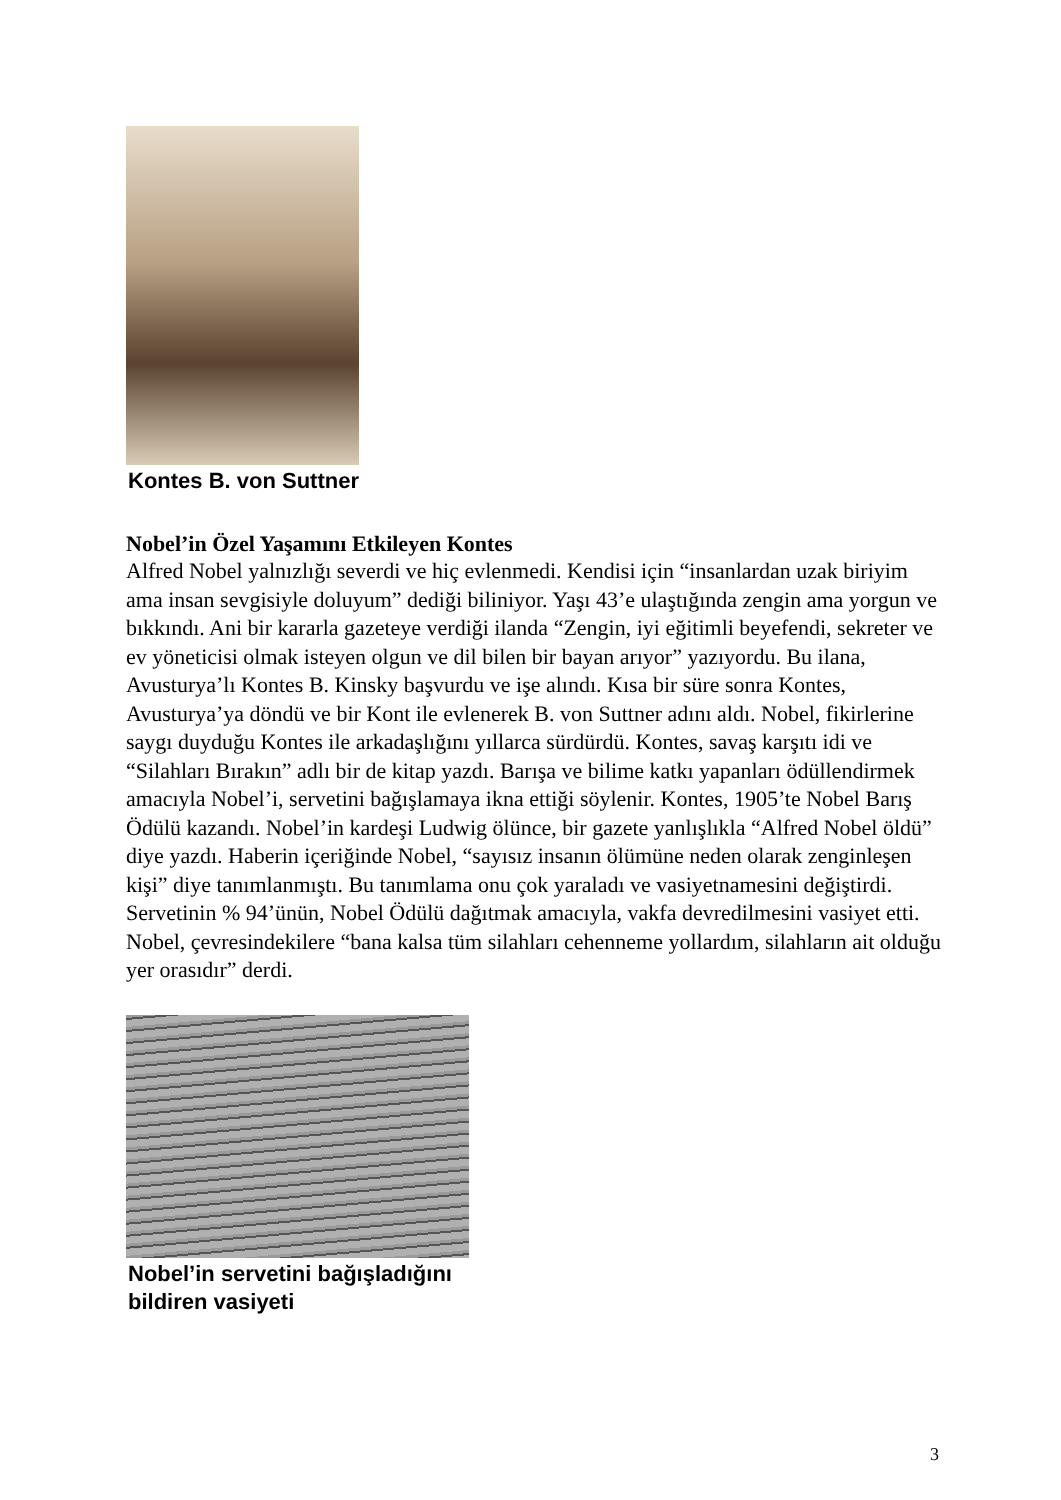Kontes B. von Suttner
Nobel’in Özel Yaşamını Etkileyen Kontes
Alfred Nobel yalnızlığı severdi ve hiç evlenmedi. Kendisi için “insanlardan uzak biriyim ama insan sevgisiyle doluyum” dediği biliniyor. Yaşı 43’e ulaştığında zengin ama yorgun ve bıkkındı. Ani bir kararla gazeteye verdiği ilanda “Zengin, iyi eğitimli beyefendi, sekreter ve ev yöneticisi olmak isteyen olgun ve dil bilen bir bayan arıyor” yazıyordu. Bu ilana, Avusturya’lı Kontes B. Kinsky başvurdu ve işe alındı. Kısa bir süre sonra Kontes, Avusturya’ya döndü ve bir Kont ile evlenerek B. von Suttner adını aldı. Nobel, fikirlerine saygı duyduğu Kontes ile arkadaşlığını yıllarca sürdürdü. Kontes, savaş karşıtı idi ve “Silahları Bırakın” adlı bir de kitap yazdı. Barışa ve bilime katkı yapanları ödüllendirmek amacıyla Nobel’i, servetini bağışlamaya ikna ettiği söylenir. Kontes, 1905’te Nobel Barış Ödülü kazandı. Nobel’in kardeşi Ludwig ölünce, bir gazete yanlışlıkla “Alfred Nobel öldü” diye yazdı. Haberin içeriğinde Nobel, “sayısız insanın ölümüne neden olarak zenginleşen kişi” diye tanımlanmıştı. Bu tanımlama onu çok yaraladı ve vasiyetnamesini değiştirdi. Servetinin % 94’ünün, Nobel Ödülü dağıtmak amacıyla, vakfa devredilmesini vasiyet etti. Nobel, çevresindekilere “bana kalsa tüm silahları cehenneme yollardım, silahların ait olduğu yer orasıdır” derdi.
Nobel’in servetini bağışladığını
bildiren vasiyeti
3